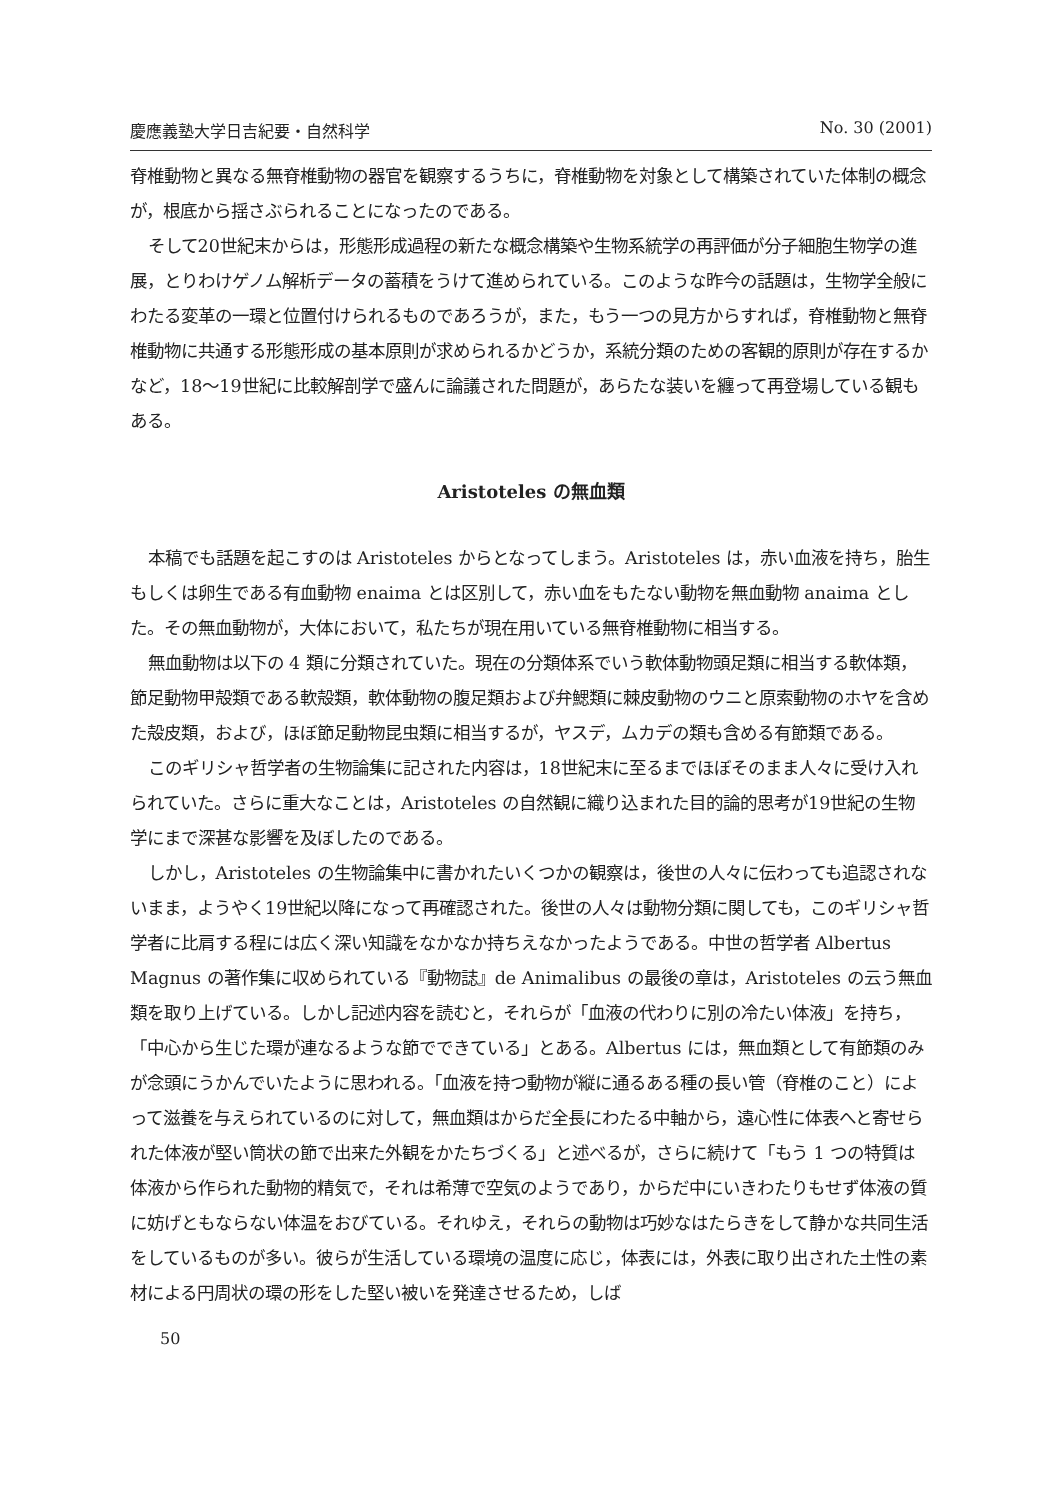慶應義塾大学日吉紀要・自然科学 No. 30 (2001)
脊椎動物と異なる無脊椎動物の器官を観察するうちに，脊椎動物を対象として構築されていた体制の概念が，根底から揺さぶられることになったのである。
そして20世紀末からは，形態形成過程の新たな概念構築や生物系統学の再評価が分子細胞生物学の進展，とりわけゲノム解析データの蓄積をうけて進められている。このような昨今の話題は，生物学全般にわたる変革の一環と位置付けられるものであろうが，また，もう一つの見方からすれば，脊椎動物と無脊椎動物に共通する形態形成の基本原則が求められるかどうか，系統分類のための客観的原則が存在するかなど，18～19世紀に比較解剖学で盛んに論議された問題が，あらたな装いを纏って再登場している観もある。
Aristoteles の無血類
本稿でも話題を起こすのは Aristoteles からとなってしまう。Aristoteles は，赤い血液を持ち，胎生もしくは卵生である有血動物 enaima とは区別して，赤い血をもたない動物を無血動物 anaima とした。その無血動物が，大体において，私たちが現在用いている無脊椎動物に相当する。
無血動物は以下の 4 類に分類されていた。現在の分類体系でいう軟体動物頭足類に相当する軟体類，節足動物甲殻類である軟殻類，軟体動物の腹足類および弁鰓類に棘皮動物のウニと原索動物のホヤを含めた殻皮類，および，ほぼ節足動物昆虫類に相当するが，ヤスデ，ムカデの類も含める有節類である。
このギリシャ哲学者の生物論集に記された内容は，18世紀末に至るまでほぼそのまま人々に受け入れられていた。さらに重大なことは，Aristoteles の自然観に織り込まれた目的論的思考が19世紀の生物学にまで深甚な影響を及ぼしたのである。
しかし，Aristoteles の生物論集中に書かれたいくつかの観察は，後世の人々に伝わっても追認されないまま，ようやく19世紀以降になって再確認された。後世の人々は動物分類に関しても，このギリシャ哲学者に比肩する程には広く深い知識をなかなか持ちえなかったようである。中世の哲学者 Albertus Magnus の著作集に収められている『動物誌』de Animalibus の最後の章は，Aristoteles の云う無血類を取り上げている。しかし記述内容を読むと，それらが「血液の代わりに別の冷たい体液」を持ち，「中心から生じた環が連なるような節でできている」とある。Albertus には，無血類として有節類のみが念頭にうかんでいたように思われる。「血液を持つ動物が縦に通るある種の長い管（脊椎のこと）によって滋養を与えられているのに対して，無血類はからだ全長にわたる中軸から，遠心性に体表へと寄せられた体液が堅い筒状の節で出来た外観をかたちづくる」と述べるが，さらに続けて「もう 1 つの特質は体液から作られた動物的精気で，それは希薄で空気のようであり，からだ中にいきわたりもせず体液の質に妨げともならない体温をおびている。それゆえ，それらの動物は巧妙なはたらきをして静かな共同生活をしているものが多い。彼らが生活している環境の温度に応じ，体表には，外表に取り出された土性の素材による円周状の環の形をした堅い被いを発達させるため，しば
50